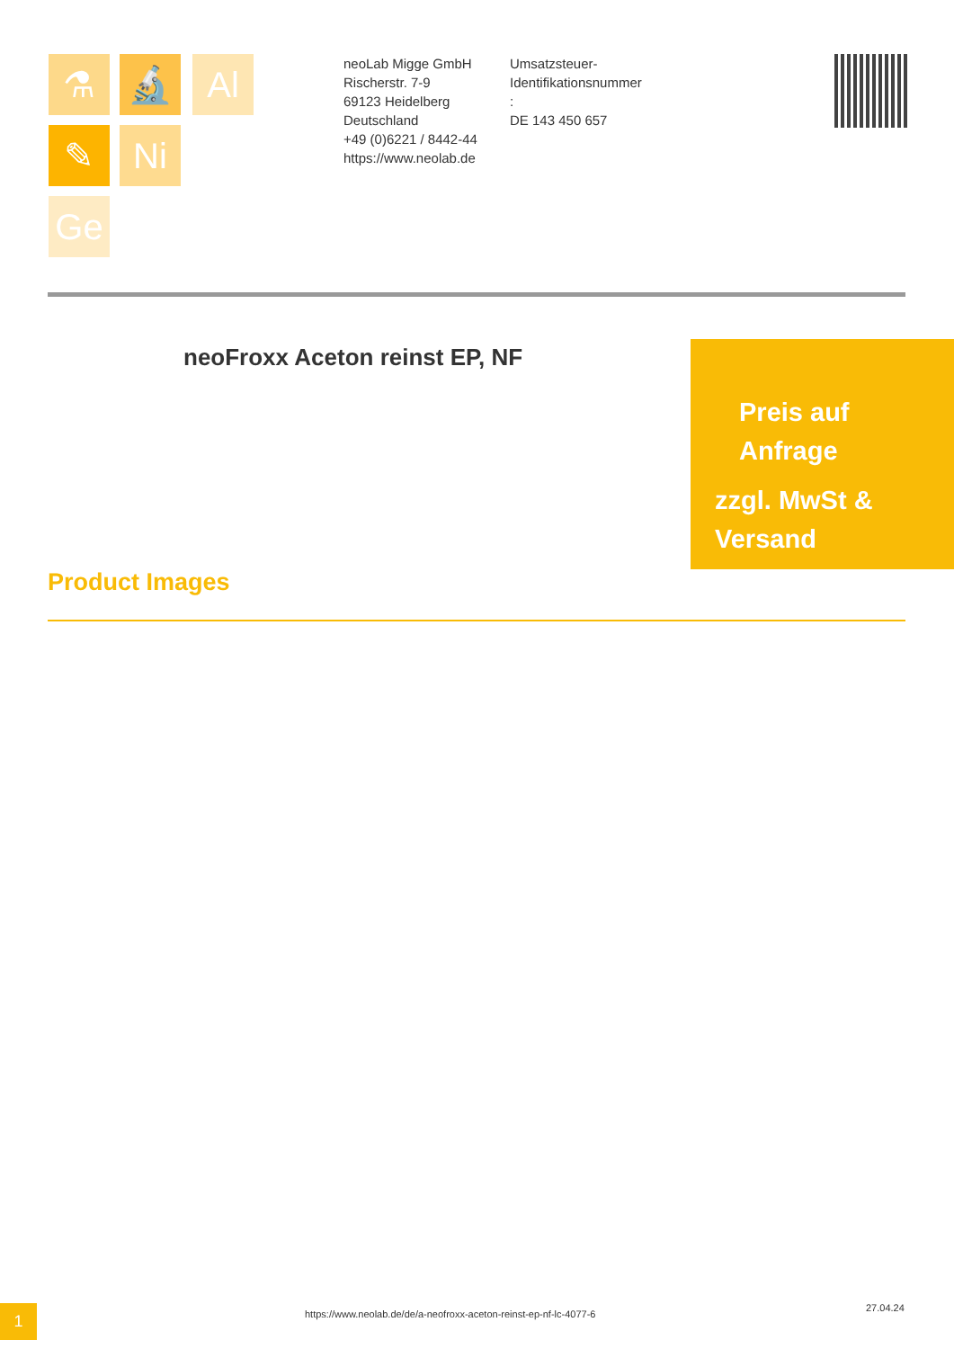⚗ 🔬 Al
✎ Ni
Ge
neoLab Migge GmbH
Rischerstr. 7-9
69123 Heidelberg
Deutschland
+49 (0)6221 / 8442-44
https://www.neolab.de
Umsatzsteuer-
Identifikationsnummer
:
DE 143 450 657
neoFroxx Aceton reinst EP, NF
Preis auf
Anfrage
zzgl. MwSt &
Versand
Product Images
1
https://www.neolab.de/de/a-neofroxx-aceton-reinst-ep-nf-lc-4077-6
27.04.24